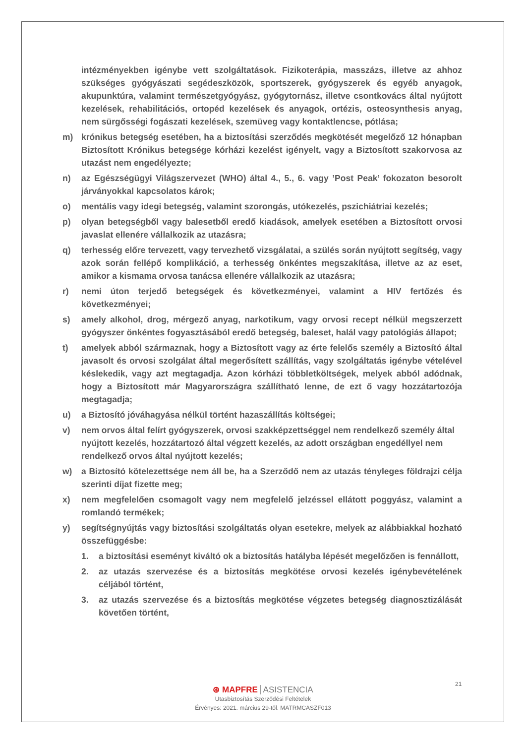intézményekben igénybe vett szolgáltatások. Fizikoterápia, masszázs, illetve az ahhoz szükséges gyógyászati segédeszközök, sportszerek, gyógyszerek és egyéb anyagok, akupunktúra, valamint természetgyógyász, gyógytornász, illetve csontkovács által nyújtott kezelések, rehabilitációs, ortopéd kezelések és anyagok, ortézis, osteosynthesis anyag, nem sürgősségi fogászati kezelések, szemüveg vagy kontaktlencse, pótlása;
m) krónikus betegség esetében, ha a biztosítási szerződés megkötését megelőző 12 hónapban Biztosított Krónikus betegsége kórházi kezelést igényelt, vagy a Biztosított szakorvosa az utazást nem engedélyezte;
n) az Egészségügyi Világszervezet (WHO) által 4., 5., 6. vagy ’Post Peak’ fokozaton besorolt járványokkal kapcsolatos károk;
o) mentális vagy idegi betegség, valamint szorongás, utókezelés, pszichiátriai kezelés;
p) olyan betegségből vagy balesetből eredő kiadások, amelyek esetében a Biztosított orvosi javaslat ellenére vállalkozik az utazásra;
q) terhesség előre tervezett, vagy tervezhető vizsgálatai, a szülés során nyújtott segítség, vagy azok során fellépő komplikáció, a terhesség önkéntes megszakítása, illetve az az eset, amikor a kismama orvosa tanácsa ellenére vállalkozik az utazásra;
r) nemi úton terjedő betegségek és következményei, valamint a HIV fertőzés és következményei;
s) amely alkohol, drog, mérgező anyag, narkotikum, vagy orvosi recept nélkül megszerzett gyógyszer önkéntes fogyasztásából eredő betegség, baleset, halál vagy patológiás állapot;
t) amelyek abból származnak, hogy a Biztosított vagy az érte felelős személy a Biztosító által javasolt és orvosi szolgálat által megerősített szállítás, vagy szolgáltatás igénybe vételével késlekedik, vagy azt megtagadja. Azon kórházi többletköltségek, melyek abból adódnak, hogy a Biztosított már Magyarországra szállítható lenne, de ezt ő vagy hozzátartozója megtagadja;
u) a Biztosító jóváhagyása nélkül történt hazaszállítás költségei;
v) nem orvos által felírt gyógyszerek, orvosi szakképzettséggel nem rendelkező személy által nyújtott kezelés, hozzátartozó által végzett kezelés, az adott országban engedéllyel nem rendelkező orvos által nyújtott kezelés;
w) a Biztosító kötelezettsége nem áll be, ha a Szerződő nem az utazás tényleges földrajzi célja szerinti díjat fizette meg;
x) nem megfelelően csomagolt vagy nem megfelelő jelzéssel ellátott poggyász, valamint a romlandó termékek;
y) segítségnyújtás vagy biztosítási szolgáltatás olyan esetekre, melyek az alábbiakkal hozható összefüggésbe:
1. a biztosítási eseményt kiváltó ok a biztosítás hatályba lépését megelőzően is fennállott,
2. az utazás szervezése és a biztosítás megkötése orvosi kezelés igénybevételének céljából történt,
3. az utazás szervezése és a biztosítás megkötése végzetes betegség diagnosztizálását követően történt,
21
⊛ MAPFRE ASISTENCIA
Utasbiztosítás Szerződési Feltételek
Érvényes: 2021. március 29-től. MATRMCASZF013